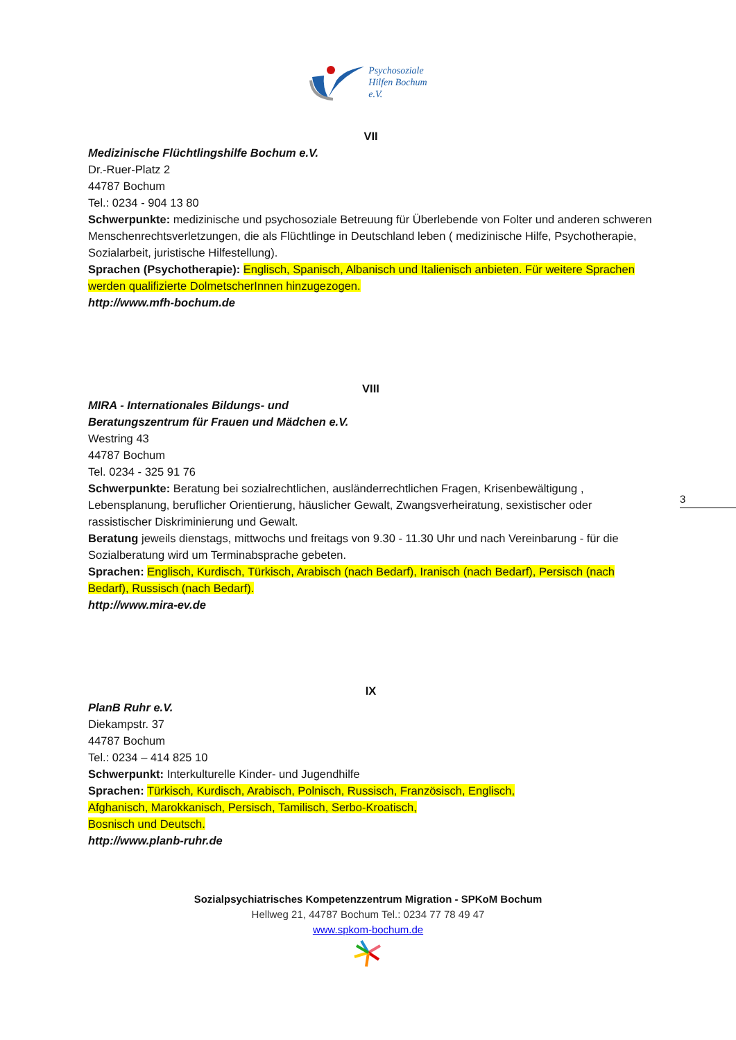Psychosoziale
Hilfen Bochum
e.V.
VII
Medizinische Flüchtlingshilfe Bochum e.V.
Dr.-Ruer-Platz 2
44787 Bochum
Tel.: 0234 - 904 13 80
Schwerpunkte: medizinische und psychosoziale Betreuung für Überlebende von Folter und anderen schweren Menschenrechtsverletzungen, die als Flüchtlinge in Deutschland leben ( medizinische Hilfe, Psychotherapie, Sozialarbeit, juristische Hilfestellung).
Sprachen (Psychotherapie): Englisch, Spanisch, Albanisch und Italienisch anbieten. Für weitere Sprachen werden qualifizierte DolmetscherInnen hinzugezogen.
http://www.mfh-bochum.de
VIII
MIRA - Internationales Bildungs- und
Beratungszentrum für Frauen und Mädchen e.V.
Westring 43
44787 Bochum
Tel. 0234 - 325 91 76
Schwerpunkte: Beratung bei sozialrechtlichen, ausländerrechtlichen Fragen, Krisenbewältigung , Lebensplanung, beruflicher Orientierung, häuslicher Gewalt, Zwangsverheiratung, sexistischer oder rassistischer Diskriminierung und Gewalt.
Beratung jeweils dienstags, mittwochs und freitags von 9.30 - 11.30 Uhr und nach Vereinbarung - für die Sozialberatung wird um Terminabsprache gebeten.
Sprachen: Englisch, Kurdisch, Türkisch, Arabisch (nach Bedarf), Iranisch (nach Bedarf), Persisch (nach Bedarf), Russisch (nach Bedarf).
http://www.mira-ev.de
IX
PlanB Ruhr e.V.
Diekampstr. 37
44787 Bochum
Tel.: 0234 – 414 825 10
Schwerpunkt: Interkulturelle Kinder- und Jugendhilfe
Sprachen: Türkisch, Kurdisch, Arabisch, Polnisch, Russisch, Französisch, Englisch,
Afghanisch, Marokkanisch, Persisch, Tamilisch, Serbo-Kroatisch,
Bosnisch und Deutsch.
http://www.planb-ruhr.de
3
Sozialpsychiatrisches Kompetenzzentrum Migration - SPKoM Bochum
Hellweg 21, 44787 Bochum Tel.: 0234 77 78 49 47
www.spkom-bochum.de